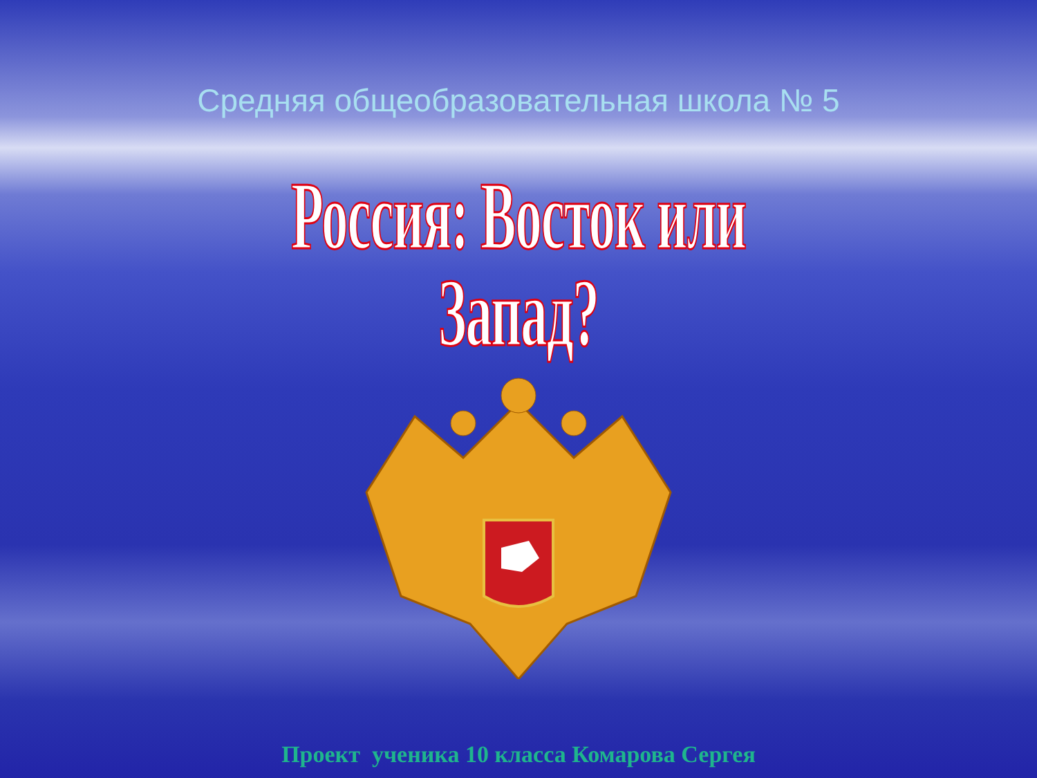Средняя общеобразовательная школа № 5
Россия: Восток или Запад?
Проект ученика 10 класса Комарова Сергея